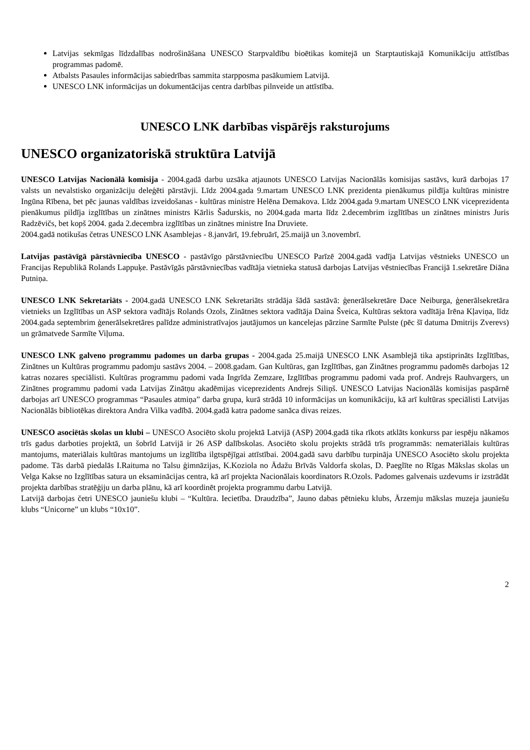Latvijas sekmīgas līdzdalības nodrošināšana UNESCO Starpvaldību bioētikas komitejā un Starptautiskajā Komunikāciju attīstības programmas padomē.
Atbalsts Pasaules informācijas sabiedrības sammita starpposma pasākumiem Latvijā.
UNESCO LNK informācijas un dokumentācijas centra darbības pilnveide un attīstība.
UNESCO LNK darbības vispārējs raksturojums
UNESCO organizatoriskā struktūra Latvijā
UNESCO Latvijas Nacionālā komisija - 2004.gadā darbu uzsāka atjaunots UNESCO Latvijas Nacionālās komisijas sastāvs, kurā darbojas 17 valsts un nevalstisko organizāciju deleģēti pārstāvji. Līdz 2004.gada 9.martam UNESCO LNK prezidenta pienākumus pildīja kultūras ministre Ingūna Rībena, bet pēc jaunas valdības izveidošanas - kultūras ministre Helēna Demakova. Līdz 2004.gada 9.martam UNESCO LNK viceprezidenta pienākumus pildīja izglītības un zinātnes ministrs Kārlis Šadurskis, no 2004.gada marta līdz 2.decembrim izglītības un zinātnes ministrs Juris Radzēvičs, bet kopš 2004. gada 2.decembra izglītības un zinātnes ministre Ina Druviete.
2004.gadā notikušas četras UNESCO LNK Asamblejas - 8.janvārī, 19.februārī, 25.maijā un 3.novembrī.
Latvijas pastāvīgā pārstāvniecība UNESCO - pastāvīgo pārstāvniecību UNESCO Parīzē 2004.gadā vadīja Latvijas vēstnieks UNESCO un Francijas Republikā Rolands Lappuķe. Pastāvīgās pārstāvniecības vadītāja vietnieka statusā darbojas Latvijas vēstniecības Francijā 1.sekretāre Diāna Putniņa.
UNESCO LNK Sekretariāts - 2004.gadā UNESCO LNK Sekretariāts strādāja šādā sastāvā: ģenerālsekretāre Dace Neiburga, ģenerālsekretāra vietnieks un Izglītības un ASP sektora vadītājs Rolands Ozols, Zinātnes sektora vadītāja Daina Šveica, Kultūras sektora vadītāja Irēna Kļaviņa, līdz 2004.gada septembrim ģenerālsekretāres palīdze administratīvajos jautājumos un kancelejas pārzine Sarmīte Pulste (pēc šī datuma Dmitrijs Zverevs) un grāmatvede Sarmīte Viļuma.
UNESCO LNK galveno programmu padomes un darba grupas - 2004.gada 25.maijā UNESCO LNK Asamblejā tika apstiprināts Izglītības, Zinātnes un Kultūras programmu padomju sastāvs 2004. – 2008.gadam. Gan Kultūras, gan Izglītības, gan Zinātnes programmu padomēs darbojas 12 katras nozares speciālisti. Kultūras programmu padomi vada Ingrīda Zemzare, Izglītības programmu padomi vada prof. Andrejs Rauhvargers, un Zinātnes programmu padomi vada Latvijas Zinātņu akadēmijas viceprezidents Andrejs Siliņš. UNESCO Latvijas Nacionālās komisijas paspārnē darbojas arī UNESCO programmas “Pasaules atmiņa” darba grupa, kurā strādā 10 informācijas un komunikāciju, kā arī kultūras speciālisti Latvijas Nacionālās bibliotēkas direktora Andra Vilka vadībā. 2004.gadā katra padome sanāca divas reizes.
UNESCO asociētās skolas un klubi – UNESCO Asociēto skolu projektā Latvijā (ASP) 2004.gadā tika rīkots atklāts konkurss par iespēju nākamos trīs gadus darboties projektā, un šobrīd Latvijā ir 26 ASP dalībskolas. Asociēto skolu projekts strādā trīs programmās: nemateriālais kultūras mantojums, materiālais kultūras mantojums un izglītība ilgtspējīgai attīstībai. 2004.gadā savu darbību turpināja UNESCO Asociēto skolu projekta padome. Tās darbā piedalās I.Raituma no Talsu ģimnāzijas, K.Koziola no Ādažu Brīvās Valdorfa skolas, D. Paeglīte no Rīgas Mākslas skolas un Velga Kakse no Izglītības satura un eksaminācijas centra, kā arī projekta Nacionālais koordinators R.Ozols. Padomes galvenais uzdevums ir izstrādāt projekta darbības stratēģiju un darba plānu, kā arī koordinēt projekta programmu darbu Latvijā.
Latvijā darbojas četri UNESCO jauniešu klubi – “Kultūra. Iecietība. Draudzība”, Jauno dabas pētnieku klubs, Ārzemju mākslas muzeja jauniešu klubs “Unicorne” un klubs “10x10”.
2